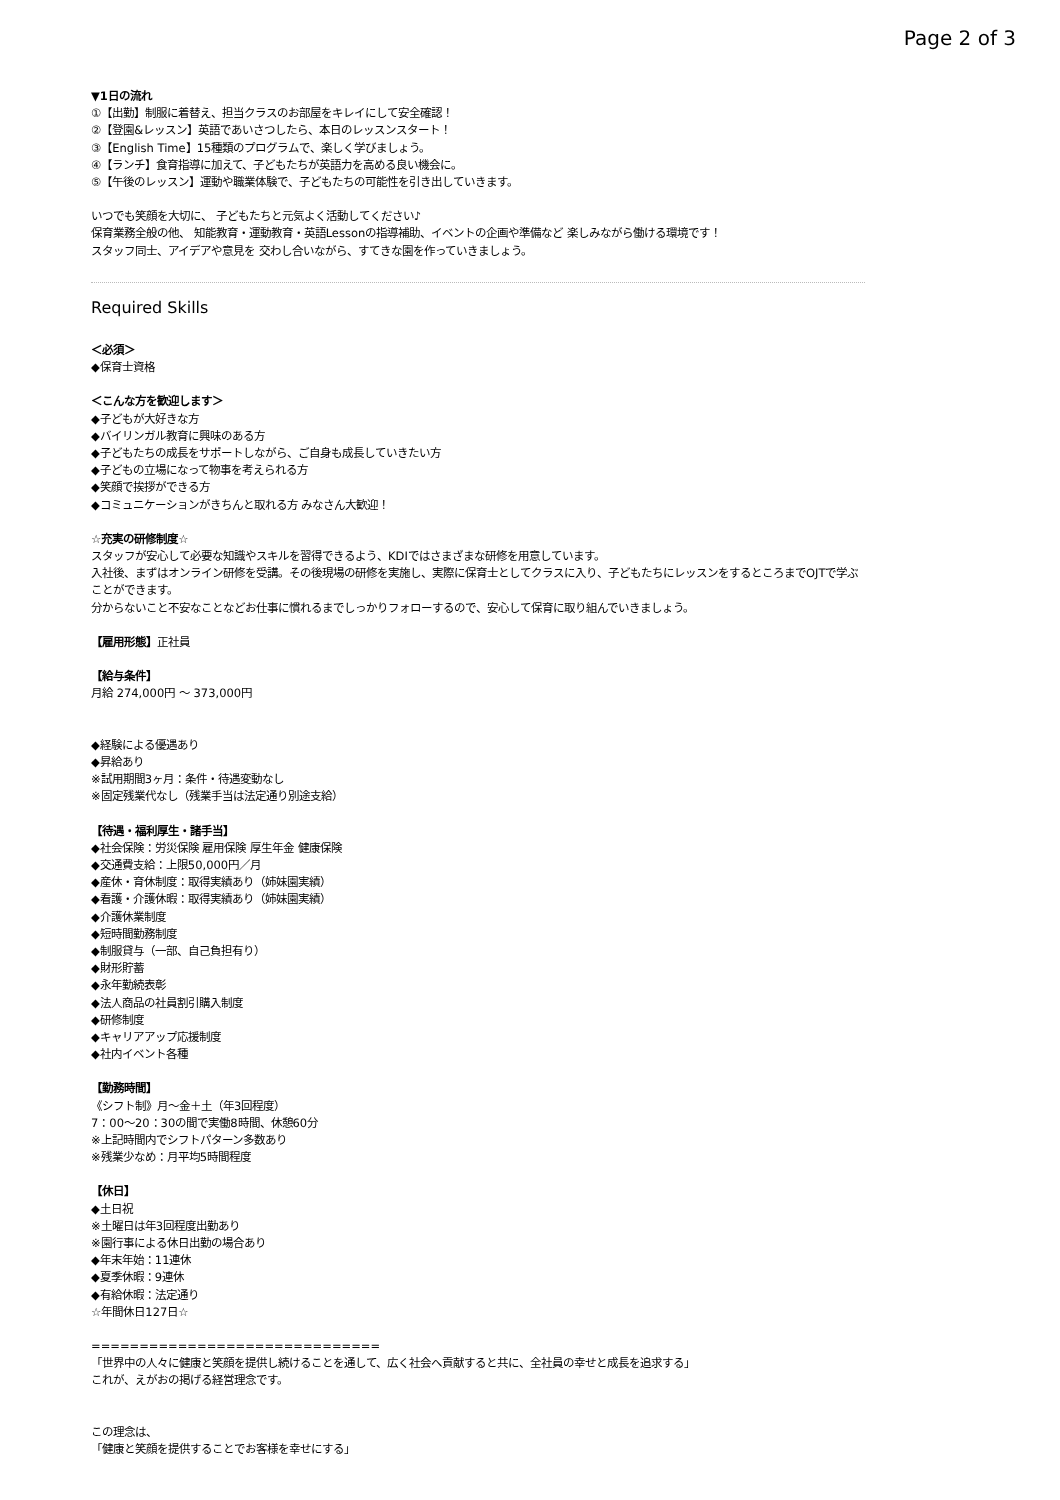Page 2 of 3
▼1日の流れ
①【出勤】制服に着替え、担当クラスのお部屋をキレイにして安全確認！
②【登園&レッスン】英語であいさつしたら、本日のレッスンスタート！
③【English Time】15種類のプログラムで、楽しく学びましょう。
④【ランチ】食育指導に加えて、子どもたちが英語力を高める良い機会に。
⑤【午後のレッスン】運動や職業体験で、子どもたちの可能性を引き出していきます。
いつでも笑顔を大切に、 子どもたちと元気よく活動してください♪
保育業務全般の他、 知能教育・運動教育・英語Lessonの指導補助、イベントの企画や準備など 楽しみながら働ける環境です！
スタッフ同士、アイデアや意見を 交わし合いながら、すてきな園を作っていきましょう。
Required Skills
＜必須＞
◆保育士資格
＜こんな方を歓迎します＞
◆子どもが大好きな方
◆バイリンガル教育に興味のある方
◆子どもたちの成長をサポートしながら、ご自身も成長していきたい方
◆子どもの立場になって物事を考えられる方
◆笑顔で挨拶ができる方
◆コミュニケーションがきちんと取れる方 みなさん大歓迎！
☆充実の研修制度☆
スタッフが安心して必要な知識やスキルを習得できるよう、KDIではさまざまな研修を用意しています。
入社後、まずはオンライン研修を受講。その後現場の研修を実施し、実際に保育士としてクラスに入り、子どもたちにレッスンをするところまでOJTで学ぶことができます。
分からないこと不安なことなどお仕事に慣れるまでしっかりフォローするので、安心して保育に取り組んでいきましょう。
【雇用形態】正社員
【給与条件】
月給 274,000円 〜 373,000円
◆経験による優遇あり
◆昇給あり
※試用期間3ヶ月：条件・待遇変動なし
※固定残業代なし（残業手当は法定通り別途支給）
【待遇・福利厚生・諸手当】
◆社会保険：労災保険 雇用保険 厚生年金 健康保険
◆交通費支給：上限50,000円／月
◆産休・育休制度：取得実績あり（姉妹園実績）
◆看護・介護休暇：取得実績あり（姉妹園実績）
◆介護休業制度
◆短時間勤務制度
◆制服貸与（一部、自己負担有り）
◆財形貯蓄
◆永年勤続表彰
◆法人商品の社員割引購入制度
◆研修制度
◆キャリアアップ応援制度
◆社内イベント各種
【勤務時間】
《シフト制》月〜金＋土（年3回程度）
7：00〜20：30の間で実働8時間、休憩60分
※上記時間内でシフトパターン多数あり
※残業少なめ：月平均5時間程度
【休日】
◆土日祝
※土曜日は年3回程度出勤あり
※園行事による休日出勤の場合あり
◆年末年始：11連休
◆夏季休暇：9連休
◆有給休暇：法定通り
☆年間休日127日☆
==============================
「世界中の人々に健康と笑顔を提供し続けることを通して、広く社会へ貢献すると共に、全社員の幸せと成長を追求する」
これが、えがおの掲げる経営理念です。
この理念は、
「健康と笑顔を提供することでお客様を幸せにする」